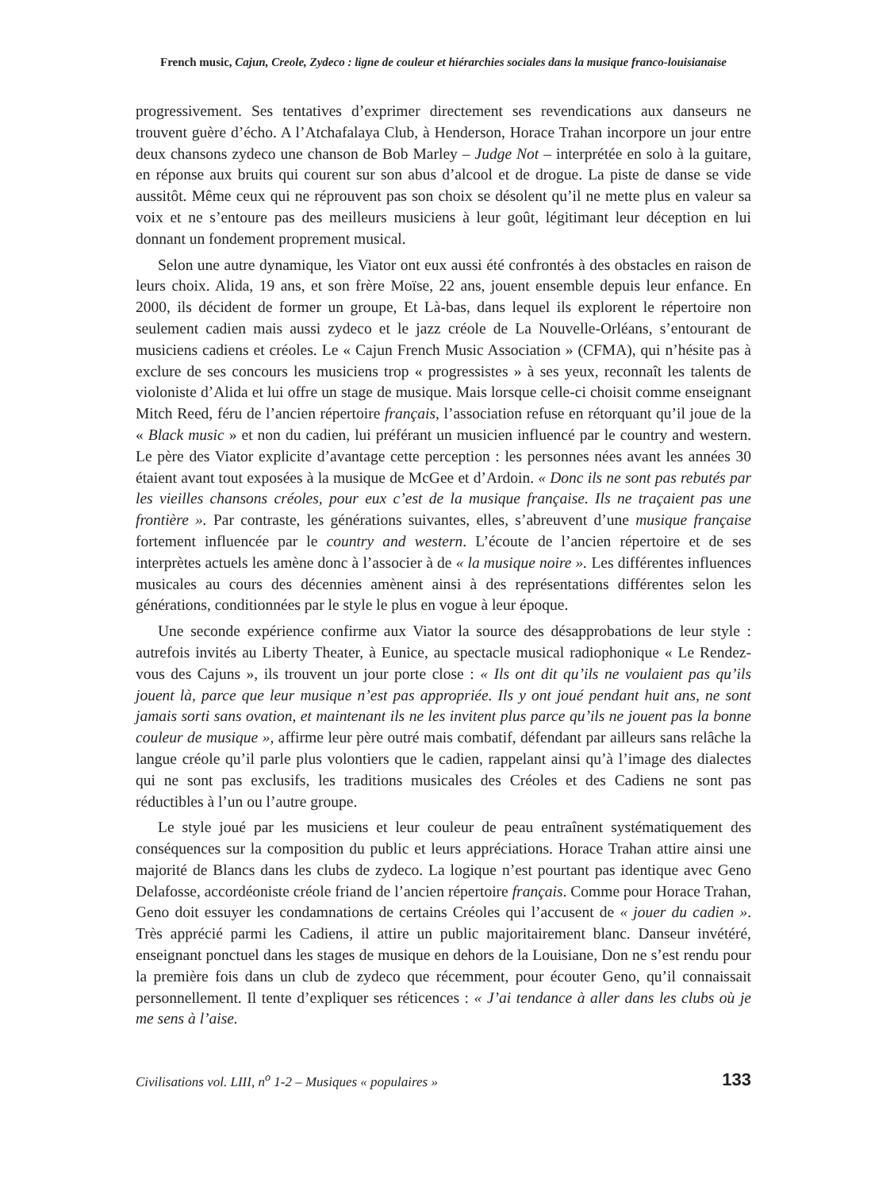French music, Cajun, Creole, Zydeco : ligne de couleur et hiérarchies sociales dans la musique franco-louisianaise
progressivement. Ses tentatives d’exprimer directement ses revendications aux danseurs ne trouvent guère d’écho. A l’Atchafalaya Club, à Henderson, Horace Trahan incorpore un jour entre deux chansons zydeco une chanson de Bob Marley – Judge Not – interprétée en solo à la guitare, en réponse aux bruits qui courent sur son abus d’alcool et de drogue. La piste de danse se vide aussitôt. Même ceux qui ne réprouvent pas son choix se désolent qu’il ne mette plus en valeur sa voix et ne s’entoure pas des meilleurs musiciens à leur goût, légitimant leur déception en lui donnant un fondement proprement musical.
Selon une autre dynamique, les Viator ont eux aussi été confrontés à des obstacles en raison de leurs choix. Alida, 19 ans, et son frère Moïse, 22 ans, jouent ensemble depuis leur enfance. En 2000, ils décident de former un groupe, Et Là-bas, dans lequel ils explorent le répertoire non seulement cadien mais aussi zydeco et le jazz créole de La Nouvelle-Orléans, s’entourant de musiciens cadiens et créoles. Le « Cajun French Music Association » (CFMA), qui n’hésite pas à exclure de ses concours les musiciens trop « progressistes » à ses yeux, reconnaît les talents de violoniste d’Alida et lui offre un stage de musique. Mais lorsque celle-ci choisit comme enseignant Mitch Reed, féru de l’ancien répertoire français, l’association refuse en rétorquant qu’il joue de la « Black music » et non du cadien, lui préférant un musicien influencé par le country and western. Le père des Viator explicite d’avantage cette perception : les personnes nées avant les années 30 étaient avant tout exposées à la musique de McGee et d’Ardoin. « Donc ils ne sont pas rebutés par les vieilles chansons créoles, pour eux c’est de la musique française. Ils ne traçaient pas une frontière ». Par contraste, les générations suivantes, elles, s’abreuvent d’une musique française fortement influencée par le country and western. L’écoute de l’ancien répertoire et de ses interprètes actuels les amène donc à l’associer à de « la musique noire ». Les différentes influences musicales au cours des décennies amènent ainsi à des représentations différentes selon les générations, conditionnées par le style le plus en vogue à leur époque.
Une seconde expérience confirme aux Viator la source des désapprobations de leur style : autrefois invités au Liberty Theater, à Eunice, au spectacle musical radiophonique « Le Rendez-vous des Cajuns », ils trouvent un jour porte close : « Ils ont dit qu’ils ne voulaient pas qu’ils jouent là, parce que leur musique n’est pas appropriée. Ils y ont joué pendant huit ans, ne sont jamais sorti sans ovation, et maintenant ils ne les invitent plus parce qu’ils ne jouent pas la bonne couleur de musique », affirme leur père outré mais combatif, défendant par ailleurs sans relâche la langue créole qu’il parle plus volontiers que le cadien, rappelant ainsi qu’à l’image des dialectes qui ne sont pas exclusifs, les traditions musicales des Créoles et des Cadiens ne sont pas réductibles à l’un ou l’autre groupe.
Le style joué par les musiciens et leur couleur de peau entraînent systématiquement des conséquences sur la composition du public et leurs appréciations. Horace Trahan attire ainsi une majorité de Blancs dans les clubs de zydeco. La logique n’est pourtant pas identique avec Geno Delafosse, accordéoniste créole friand de l’ancien répertoire français. Comme pour Horace Trahan, Geno doit essuyer les condamnations de certains Créoles qui l’accusent de « jouer du cadien ». Très apprécié parmi les Cadiens, il attire un public majoritairement blanc. Danseur invétéré, enseignant ponctuel dans les stages de musique en dehors de la Louisiane, Don ne s’est rendu pour la première fois dans un club de zydeco que récemment, pour écouter Geno, qu’il connaissait personnellement. Il tente d’expliquer ses réticences : « J’ai tendance à aller dans les clubs où je me sens à l’aise.
Civilisations vol. LIII, n<sup>o</sup> 1-2 – Musiques « populaires » 133